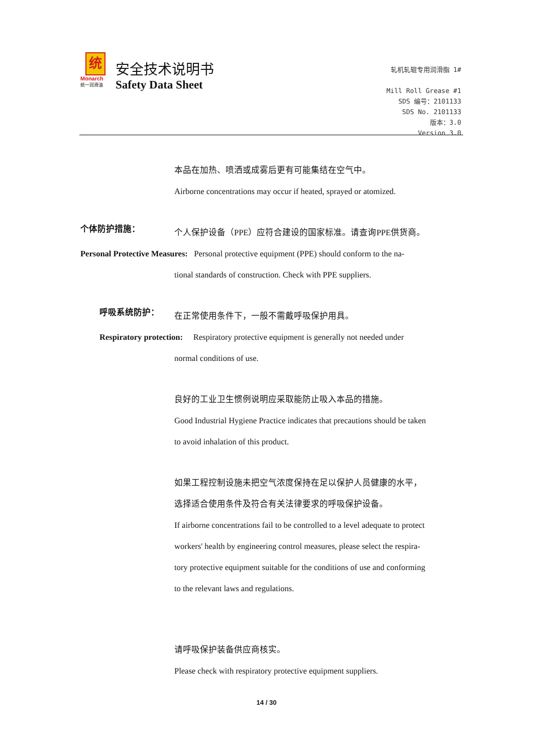统
Monarch
统一润滑油
安全技术说明书
Safety Data Sheet
轧机轧辊专用润滑脂 1#
Mill Roll Grease #1
SDS 编号：2101133
SDS No. 2101133
版本：3.0
Version 3.0
本品在加热、喷洒或成雾后更有可能集结在空气中。
Airborne concentrations may occur if heated, sprayed or atomized.
个体防护措施：
个人保护设备（PPE）应符合建设的国家标准。请查询PPE供货商。
Personal Protective Measures: Personal protective equipment (PPE) should conform to the na-
tional standards of construction. Check with PPE suppliers.
呼吸系统防护：
在正常使用条件下，一般不需戴呼吸保护用具。
Respiratory protection: Respiratory protective equipment is generally not needed under
normal conditions of use.
良好的工业卫生惯例说明应采取能防止吸入本品的措施。
Good Industrial Hygiene Practice indicates that precautions should be taken
to avoid inhalation of this product.
如果工程控制设施未把空气浓度保持在足以保护人员健康的水平，
选择适合使用条件及符合有关法律要求的呼吸保护设备。
If airborne concentrations fail to be controlled to a level adequate to protect
workers' health by engineering control measures, please select the respira-
tory protective equipment suitable for the conditions of use and conforming
to the relevant laws and regulations.
请呼吸保护装备供应商核实。
Please check with respiratory protective equipment suppliers.
14 / 30